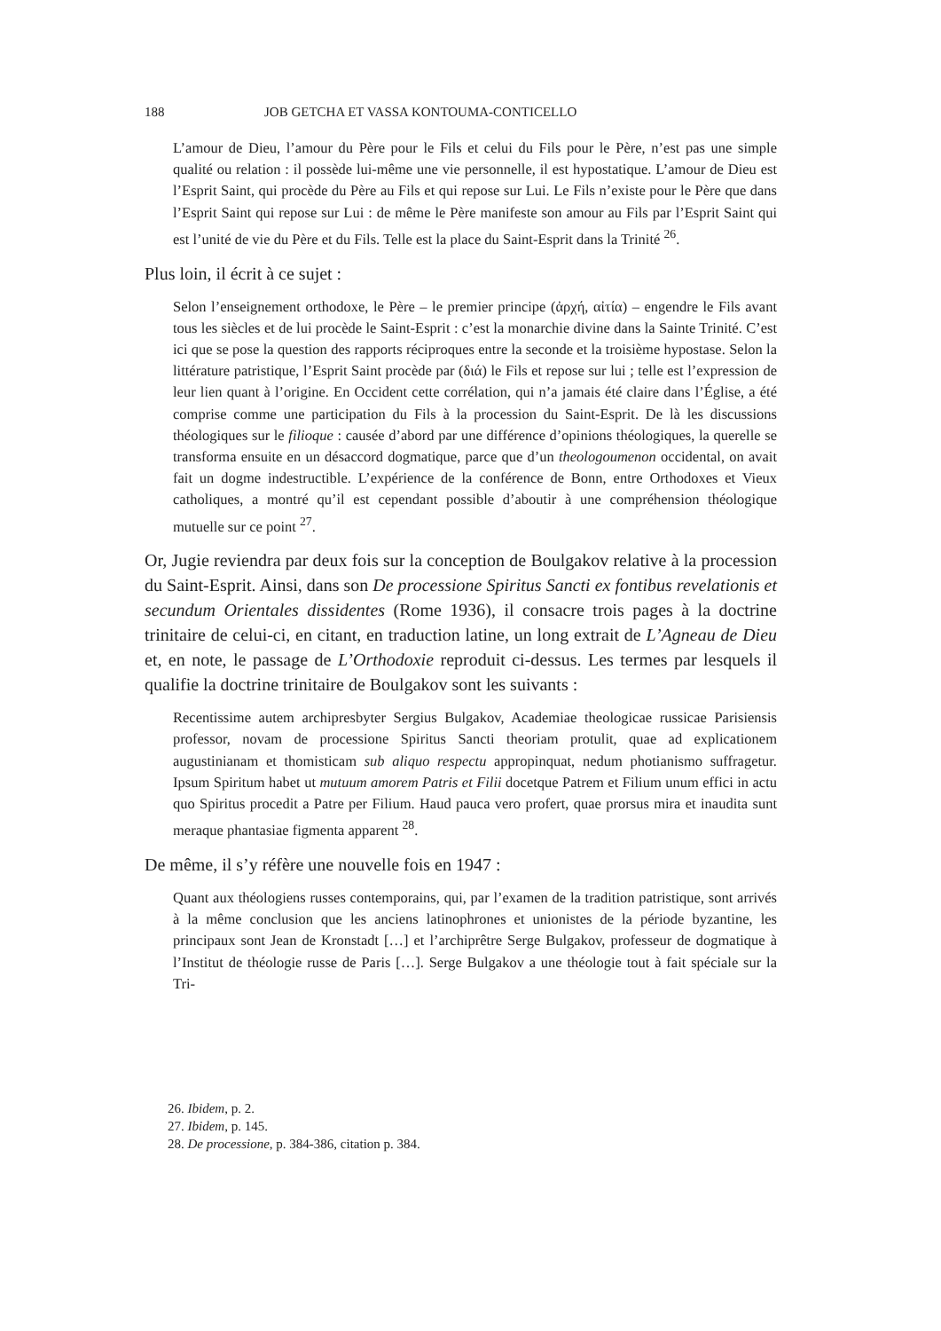188 JOB GETCHA ET VASSA KONTOUMA-CONTICELLO
L’amour de Dieu, l’amour du Père pour le Fils et celui du Fils pour le Père, n’est pas une simple qualité ou relation : il possède lui-même une vie personnelle, il est hypostatique. L’amour de Dieu est l’Esprit Saint, qui procède du Père au Fils et qui repose sur Lui. Le Fils n’existe pour le Père que dans l’Esprit Saint qui repose sur Lui : de même le Père manifeste son amour au Fils par l’Esprit Saint qui est l’unité de vie du Père et du Fils. Telle est la place du Saint-Esprit dans la Trinité <sup>26</sup>.
Plus loin, il écrit à ce sujet :
Selon l’enseignement orthodoxe, le Père – le premier principe (ἀρχή, αἰτία) – engendre le Fils avant tous les siècles et de lui procède le Saint-Esprit : c’est la monarchie divine dans la Sainte Trinité. C’est ici que se pose la question des rapports réciproques entre la seconde et la troisième hypostase. Selon la littérature patristique, l’Esprit Saint procède par (διά) le Fils et repose sur lui ; telle est l’expression de leur lien quant à l’origine. En Occident cette corrélation, qui n’a jamais été claire dans l’Église, a été comprise comme une participation du Fils à la procession du Saint-Esprit. De là les discussions théologiques sur le filioque : causée d’abord par une différence d’opinions théologiques, la querelle se transforma ensuite en un désaccord dogmatique, parce que d’un theologoumenon occidental, on avait fait un dogme indestructible. L’expérience de la conférence de Bonn, entre Orthodoxes et Vieux catholiques, a montré qu’il est cependant possible d’aboutir à une compréhension théologique mutuelle sur ce point <sup>27</sup>.
Or, Jugie reviendra par deux fois sur la conception de Boulgakov relative à la procession du Saint-Esprit. Ainsi, dans son De processione Spiritus Sancti ex fontibus revelationis et secundum Orientales dissidentes (Rome 1936), il consacre trois pages à la doctrine trinitaire de celui-ci, en citant, en traduction latine, un long extrait de L’Agneau de Dieu et, en note, le passage de L’Orthodoxie reproduit ci-dessus. Les termes par lesquels il qualifie la doctrine trinitaire de Boulgakov sont les suivants :
Recentissime autem archipresbyter Sergius Bulgakov, Academiae theologicae russicae Parisiensis professor, novam de processione Spiritus Sancti theoriam protulit, quae ad explicationem augustinianam et thomisticam sub aliquo respectu appropinquat, nedum photianismo suffragetur. Ipsum Spiritum habet ut mutuum amorem Patris et Filii docetque Patrem et Filium unum effici in actu quo Spiritus procedit a Patre per Filium. Haud pauca vero profert, quae prorsus mira et inaudita sunt meraque phantasiae figmenta apparent <sup>28</sup>.
De même, il s’y réfère une nouvelle fois en 1947 :
Quant aux théologiens russes contemporains, qui, par l’examen de la tradition patristique, sont arrivés à la même conclusion que les anciens latinophrones et unionistes de la période byzantine, les principaux sont Jean de Kronstadt […] et l’archiprêtre Serge Bulgakov, professeur de dogmatique à l’Institut de théologie russe de Paris […]. Serge Bulgakov a une théologie tout à fait spéciale sur la Tri-
26. Ibidem, p. 2.
27. Ibidem, p. 145.
28. De processione, p. 384-386, citation p. 384.